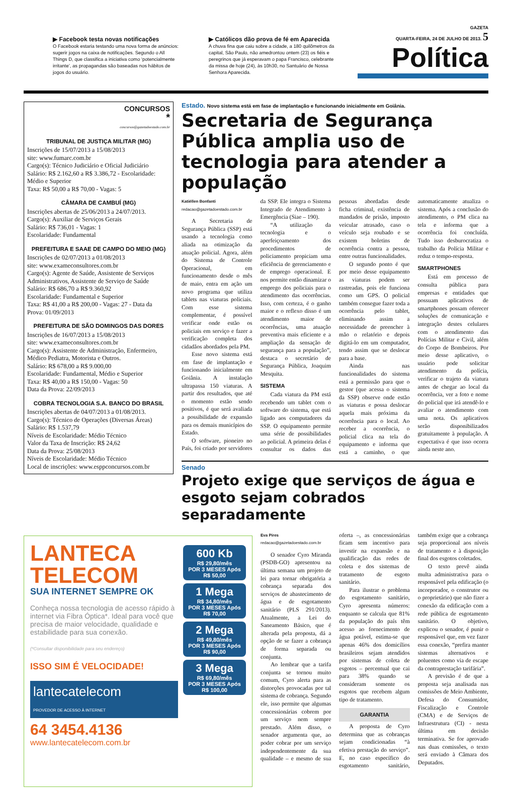▶ Facebook testa novas notificações
O Facebook estaria testando uma nova forma de anúncios: sugerir jogos na caixa de notificações. Segundo o All Things D, que classifica a iniciativa como ‘potencialmente irritante’, as propagandas são baseadas nos hábitos de jogos do usuário.
▶ Católicos dão prova de fé em Aparecida
A chuva fina que caiu sobre a cidade, a 180 quilômetros da capital, São Paulo, não amedrontou ontem (23) os fiéis e peregrinos que já esperavam o papa Francisco, celebrante da missa de hoje (24), às 10h30, no Santuário de Nossa Senhora Aparecida.
GAZETA
QUARTA-FEIRA, 24 DE JULHO DE 2013. 5
Política
CONCURSOS
*
concursos@gazetadoestado.com.br
TRIBUNAL DE JUSTIÇA MILITAR (MG)
Inscrições de 15/07/2013 a 15/08/2013
site: www.fumarc.com.br
Cargo(s): Técnico Judiciário e Oficial Judiciário
Salário: R$ 2.162,60 a R$ 3.386,72 - Escolaridade: Médio e Superior
Taxa: R$ 50,00 a R$ 70,00 - Vagas: 5
CÂMARA DE CAMBUÍ (MG)
Inscrições abertas de 25/06/2013 a 24/07/2013.
Cargo(s): Auxiliar de Serviços Gerais
Salário: R$ 736,01 - Vagas: 1
Escolaridade: Fundamental
PREFEITURA E SAAE DE CAMPO DO MEIO (MG)
Inscrições de 02/07/2013 a 01/08/2013
site: www.exameconsultores.com.br
Cargo(s): Agente de Saúde, Assistente de Serviços Administrativos, Assistente de Serviço de Saúde
Salário: R$ 686,70 a R$ 9.360,92
Escolaridade: Fundamental e Superior
Taxa: R$ 41,00 a R$ 200,00 - Vagas: 27 - Data da Prova: 01/09/2013
PREFEITURA DE SÃO DOMINGOS DAS DORES
Inscrições de 16/07/2013 a 15/08/2013
site: www.exameconsultores.com.br
Cargo(s): Assistente de Administração, Enfermeiro, Médico Pediatra, Motorista e Outros.
Salário: R$ 678,00 a R$ 9.000,00
Escolaridade: Fundamental, Médio e Superior
Taxa: R$ 40,00 a R$ 150,00 - Vagas: 50
Data da Prova: 22/09/2013
COBRA TECNOLOGIA S.A. BANCO DO BRASIL
Inscrições abertas de 04/07/2013 a 01/08/2013.
Cargo(s): Técnico de Operações (Diversas Áreas)
Salário: R$ 1.537,79
Níveis de Escolaridade: Médio Técnico
Valor da Taxa de Inscrição: R$ 24,62
Data da Prova: 25/08/2013
Níveis de Escolaridade: Médio Técnico
Local de inscrições: www.esppconcursos.com.br
Estado. Novo sistema está em fase de implantação e funcionando inicialmente em Goiânia.
Secretaria de Segurança Pública amplia uso de tecnologia para atender a população
Katiéllen Bonfanti
redacao@gazetadoestado.com.br
A Secretaria de Segurança Pública (SSP) está usando a tecnologia como aliada na otimização da atuação policial. Agora, além do Sistema de Controle Operacional, em funcionamento desde o mês de maio, entra em ação um novo programa que utiliza tablets nas viaturas policiais. Com esse sistema complementar, é possível verificar onde estão os policiais em serviço e fazer a verificação completa dos cidadãos abordados pela PM.
Esse novo sistema está em fase de implantação e funcionando inicialmente em Goiânia. A instalação ultrapassa 150 viaturas. A partir dos resultados, que até o momento estão sendo positivos, é que será avaliada a possibilidade de expansão para os demais municípios do Estado.
O software, pioneiro no País, foi criado por servidores da SSP. Ele integra o Sistema Integrado de Atendimento à Emergência (Siae – 190).
“A utilização da tecnologia e o aperfeiçoamento dos procedimentos de policiamento propiciam uma eficiência de gerenciamento e de emprego operacional. E nos permite então dinamizar o emprego dos policiais para o atendimento das ocorrências. Isso, com certeza, é o ganho maior e o reflexo disso é um atendimento maior de ocorrências, uma atuação preventiva mais eficiente e a ampliação da sensação de segurança para a população”, destaca o secretário de Segurança Pública, Joaquim Mesquita.
SISTEMA
Cada viatura da PM está recebendo um tablet com o software do sistema, que está ligado aos computadores da SSP. O equipamento permite uma série de possibilidades ao policial. A primeira delas é consultar os dados das pessoas abordadas desde ficha criminal, existência de mandados de prisão, imposto veicular atrasado, caso o veículo seja roubado e se existem boletins de ocorrência contra a pessoa, entre outras funcionalidades.
O segundo ponto é que por meio desse equipamento as viaturas podem ser rastreadas, pois ele funciona como um GPS. O policial também consegue fazer toda a ocorrência pelo tablet, eliminando assim a necessidade de preencher à mão o relatório e depois digitá-lo em um computador, tendo assim que se deslocar para a base.
Ainda nas funcionalidades do sistema está a permissão para que o gestor (que acessa o sistema da SSP) observe onde estão as viaturas e possa deslocar aquela mais próxima da ocorrência para o local. Ao receber a ocorrência, o policial clica na tela do equipamento e informa que está a caminho, o que automaticamente atualiza o sistema. Após a conclusão do atendimento, o PM clica na tela e informa que a ocorrência foi concluída. Tudo isso desburocratiza o trabalho da Polícia Militar e reduz o tempo-resposta.
SMARTPHONES
Está em processo de consulta pública para empresas e entidades que possuam aplicativos de smartphones possam oferecer soluções de comunicação e integração destes celulares com o atendimento das Polícias Militar e Civil, além do Corpo de Bombeiros. Por meio desse aplicativo, o usuário pode solicitar atendimento da polícia, verificar o trajeto da viatura antes de chegar ao local da ocorrência, ver a foto e nome do policial que irá atendê-lo e avaliar o atendimento com uma nota. Os aplicativos serão disponibilizados gratuitamente à população. A expectativa é que isso ocorra ainda neste ano.
Senado
Projeto exige que serviços de água e esgoto sejam cobrados separadamente
LANTECA TELECOM
SUA INTERNET SEMPRE OK
Conheça nossa tecnologia de acesso rápido à internet via Fibra Óptica*. Ideal para você que precisa de maior velocidade, qualidade e estabilidade para sua conexão.
(*Consultar disponibilidade para seu endereço)
ISSO SIM É VELOCIDADE!
lantecatelecom
PROVEDOR DE ACESSO À INTERNET
64 3454.4136
www.lantecatelecom.com.br
600 Kb
R$ 29,80/mês
POR 3 MESES Após R$ 50,00
1 Mega
R$ 34,80/mês
POR 3 MESES Após R$ 70,00
2 Mega
R$ 49,80/mês
POR 3 MESES Após R$ 90,00
3 Mega
R$ 69,80/mês
POR 3 MESES Após R$ 100,00
Eva Pires
redacao@gazetadoestado.com.br
O senador Cyro Miranda (PSDB-GO) apresentou na última semana um projeto de lei para tornar obrigatória a cobrança separada dos serviços de abastecimento de água e de esgotamento sanitário (PLS 291/2013). Atualmente, a Lei do Saneamento Básico, que é alterada pela proposta, dá a opção de se fazer a cobrança de forma separada ou conjunta.
Ao lembrar que a tarifa conjunta se tornou muito comum, Cyro alerta para as distorções provocadas por tal sistema de cobrança. Segundo ele, isso permite que algumas concessionárias cobrem por um serviço nem sempre prestado. Além disso, o senador argumenta que, ao poder cobrar por um serviço independentemente da sua qualidade – e mesmo de sua oferta –, as concessionárias ficam sem incentivo para investir na expansão e na qualificação das redes de coleta e dos sistemas de tratamento de esgoto sanitário.
Para ilustrar o problema do esgotamento sanitário, Cyro apresenta números: enquanto se calcula que 81% da população do país têm acesso ao fornecimento de água potável, estima-se que apenas 46% dos domicílios brasileiros sejam atendidos por sistemas de coleta de esgotos – percentual que cai para 38% quando se consideram somente os esgotos que recebem algum tipo de tratamento.
GARANTIA
A proposta de Cyro determina que as cobranças sejam condicionadas “à efetiva prestação do serviço”. E, no caso específico do esgotamento sanitário, também exige que a cobrança seja proporcional aos níveis de tratamento e à disposição final dos esgotos coletados.
O texto prevê ainda multa administrativa para o responsável pela edificação (o incorporador, o construtor ou o proprietário) que não fizer a conexão da edificação com a rede pública de esgotamento sanitário. O objetivo, explicou o senador, é punir o responsável que, em vez fazer essa conexão, “prefira manter sistemas alternativos e poluentes como via de escape da contraprestação tarifária”.
A previsão é de que a proposta seja analisada nas comissões de Meio Ambiente, Defesa do Consumidor, Fiscalização e Controle (CMA) e de Serviços de Infraestrutura (CI) - nesta última em decisão terminativa. Se for aprovado nas duas comissões, o texto será enviado à Câmara dos Deputados.